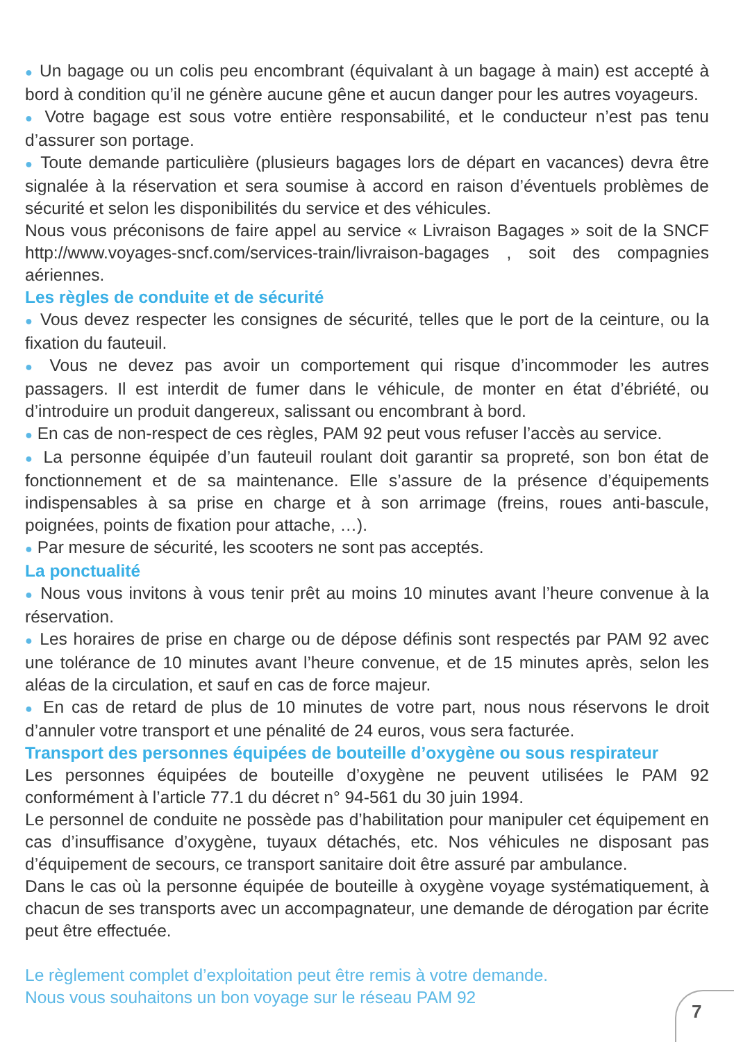● Un bagage ou un colis peu encombrant (équivalant à un bagage à main) est accepté à bord à condition qu’il ne génère aucune gêne et aucun danger pour les autres voyageurs.
● Votre bagage est sous votre entière responsabilité, et le conducteur n’est pas tenu d’assurer son portage.
● Toute demande particulière (plusieurs bagages lors de départ en vacances) devra être signalée à la réservation et sera soumise à accord en raison d’éventuels problèmes de sécurité et selon les disponibilités du service et des véhicules.
Nous vous préconisons de faire appel au service « Livraison Bagages » soit de la SNCF http://www.voyages-sncf.com/services-train/livraison-bagages , soit des compagnies aériennes.
Les règles de conduite et de sécurité
● Vous devez respecter les consignes de sécurité, telles que le port de la ceinture, ou la fixation du fauteuil.
● Vous ne devez pas avoir un comportement qui risque d’incommoder les autres passagers. Il est interdit de fumer dans le véhicule, de monter en état d’ébriété, ou d’introduire un produit dangereux, salissant ou encombrant à bord.
● En cas de non-respect de ces règles, PAM 92 peut vous refuser l’accès au service.
● La personne équipée d’un fauteuil roulant doit garantir sa propreté, son bon état de fonctionnement et de sa maintenance. Elle s’assure de la présence d’équipements indispensables à sa prise en charge et à son arrimage (freins, roues anti-bascule, poignées, points de fixation pour attache, …).
● Par mesure de sécurité, les scooters ne sont pas acceptés.
La ponctualité
● Nous vous invitons à vous tenir prêt au moins 10 minutes avant l’heure convenue à la réservation.
● Les horaires de prise en charge ou de dépose définis sont respectés par PAM 92 avec une tolérance de 10 minutes avant l’heure convenue, et de 15 minutes après, selon les aléas de la circulation, et sauf en cas de force majeur.
● En cas de retard de plus de 10 minutes de votre part, nous nous réservons le droit d’annuler votre transport et une pénalité de 24 euros, vous sera facturée.
Transport des personnes équipées de bouteille d’oxygène ou sous respirateur
Les personnes équipées de bouteille d’oxygène ne peuvent utilisées le PAM 92 conformément à l’article 77.1 du décret n° 94-561 du 30 juin 1994.
Le personnel de conduite ne possède pas d’habilitation pour manipuler cet équipement en cas d’insuffisance d’oxygène, tuyaux détachés, etc. Nos véhicules ne disposant pas d’équipement de secours, ce transport sanitaire doit être assuré par ambulance.
Dans le cas où la personne équipée de bouteille à oxygène voyage systématiquement, à chacun de ses transports avec un accompagnateur, une demande de dérogation par écrite peut être effectuée.
Le règlement complet d’exploitation peut être remis à votre demande.
Nous vous souhaitons un bon voyage sur le réseau PAM 92
7